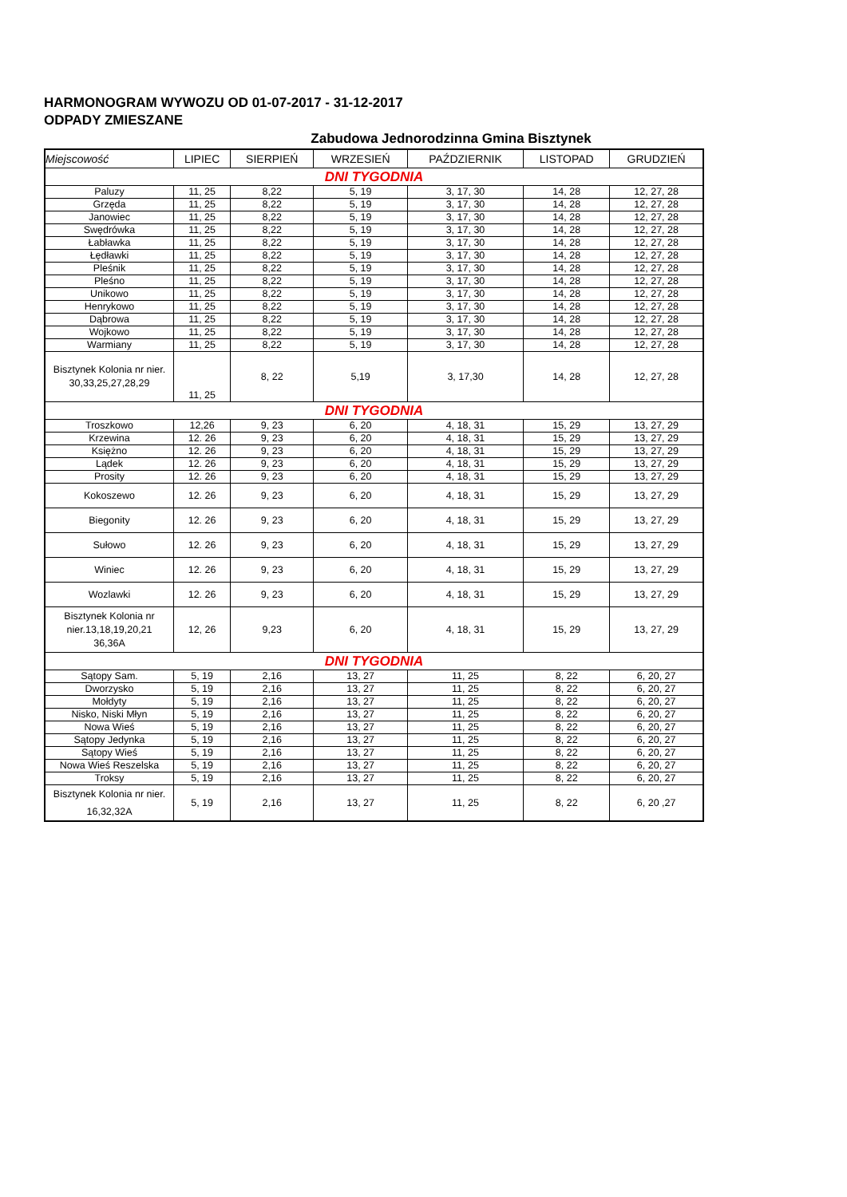HARMONOGRAM WYWOZU OD 01-07-2017 - 31-12-2017
ODPADY ZMIESZANE
Zabudowa Jednorodzinna Gmina Bisztynek
| Miejscowość | LIPIEC | SIERPIEŃ | WRZESIEŃ | PAŹDZIERNIK | LISTOPAD | GRUDZIEŃ |
| --- | --- | --- | --- | --- | --- | --- |
| DNI TYGODNIA | | | | | | |
| Paluzy | 11, 25 | 8,22 | 5, 19 | 3, 17, 30 | 14, 28 | 12, 27, 28 |
| Grzęda | 11, 25 | 8,22 | 5, 19 | 3, 17, 30 | 14, 28 | 12, 27, 28 |
| Janowiec | 11, 25 | 8,22 | 5, 19 | 3, 17, 30 | 14, 28 | 12, 27, 28 |
| Swędrówka | 11, 25 | 8,22 | 5, 19 | 3, 17, 30 | 14, 28 | 12, 27, 28 |
| Łabławka | 11, 25 | 8,22 | 5, 19 | 3, 17, 30 | 14, 28 | 12, 27, 28 |
| Łędławki | 11, 25 | 8,22 | 5, 19 | 3, 17, 30 | 14, 28 | 12, 27, 28 |
| Pleśnik | 11, 25 | 8,22 | 5, 19 | 3, 17, 30 | 14, 28 | 12, 27, 28 |
| Pleśno | 11, 25 | 8,22 | 5, 19 | 3, 17, 30 | 14, 28 | 12, 27, 28 |
| Unikowo | 11, 25 | 8,22 | 5, 19 | 3, 17, 30 | 14, 28 | 12, 27, 28 |
| Henrykowo | 11, 25 | 8,22 | 5, 19 | 3, 17, 30 | 14, 28 | 12, 27, 28 |
| Dąbrowa | 11, 25 | 8,22 | 5, 19 | 3, 17, 30 | 14, 28 | 12, 27, 28 |
| Wojkowo | 11, 25 | 8,22 | 5, 19 | 3, 17, 30 | 14, 28 | 12, 27, 28 |
| Warmiany | 11, 25 | 8,22 | 5, 19 | 3, 17, 30 | 14, 28 | 12, 27, 28 |
| Bisztynek Kolonia nr nier. 30,33,25,27,28,29 | 11, 25 | 8, 22 | 5,19 | 3, 17,30 | 14, 28 | 12, 27, 28 |
| DNI TYGODNIA | | | | | | |
| Troszkowo | 12,26 | 9, 23 | 6, 20 | 4, 18, 31 | 15, 29 | 13, 27, 29 |
| Krzewina | 12. 26 | 9, 23 | 6, 20 | 4, 18, 31 | 15, 29 | 13, 27, 29 |
| Księżno | 12. 26 | 9, 23 | 6, 20 | 4, 18, 31 | 15, 29 | 13, 27, 29 |
| Lądek | 12. 26 | 9, 23 | 6, 20 | 4, 18, 31 | 15, 29 | 13, 27, 29 |
| Prosity | 12. 26 | 9, 23 | 6, 20 | 4, 18, 31 | 15, 29 | 13, 27, 29 |
| Kokoszewo | 12. 26 | 9, 23 | 6, 20 | 4, 18, 31 | 15, 29 | 13, 27, 29 |
| Biegonity | 12. 26 | 9, 23 | 6, 20 | 4, 18, 31 | 15, 29 | 13, 27, 29 |
| Sułowo | 12. 26 | 9, 23 | 6, 20 | 4, 18, 31 | 15, 29 | 13, 27, 29 |
| Winiec | 12. 26 | 9, 23 | 6, 20 | 4, 18, 31 | 15, 29 | 13, 27, 29 |
| Wozlawki | 12. 26 | 9, 23 | 6, 20 | 4, 18, 31 | 15, 29 | 13, 27, 29 |
| Bisztynek Kolonia nr nier.13,18,19,20,21 36,36A | 12, 26 | 9,23 | 6, 20 | 4, 18, 31 | 15, 29 | 13, 27, 29 |
| DNI TYGODNIA | | | | | | |
| Sątopy Sam. | 5, 19 | 2,16 | 13, 27 | 11, 25 | 8, 22 | 6, 20, 27 |
| Dworzysko | 5, 19 | 2,16 | 13, 27 | 11, 25 | 8, 22 | 6, 20, 27 |
| Mołdyty | 5, 19 | 2,16 | 13, 27 | 11, 25 | 8, 22 | 6, 20, 27 |
| Nisko, Niski Młyn | 5, 19 | 2,16 | 13, 27 | 11, 25 | 8, 22 | 6, 20, 27 |
| Nowa Wieś | 5, 19 | 2,16 | 13, 27 | 11, 25 | 8, 22 | 6, 20, 27 |
| Sątopy Jedynka | 5, 19 | 2,16 | 13, 27 | 11, 25 | 8, 22 | 6, 20, 27 |
| Sątopy Wieś | 5, 19 | 2,16 | 13, 27 | 11, 25 | 8, 22 | 6, 20, 27 |
| Nowa Wieś Reszelska | 5, 19 | 2,16 | 13, 27 | 11, 25 | 8, 22 | 6, 20, 27 |
| Troksy | 5, 19 | 2,16 | 13, 27 | 11, 25 | 8, 22 | 6, 20, 27 |
| Bisztynek Kolonia nr nier. 16,32,32A | 5, 19 | 2,16 | 13, 27 | 11, 25 | 8, 22 | 6, 20 ,27 |